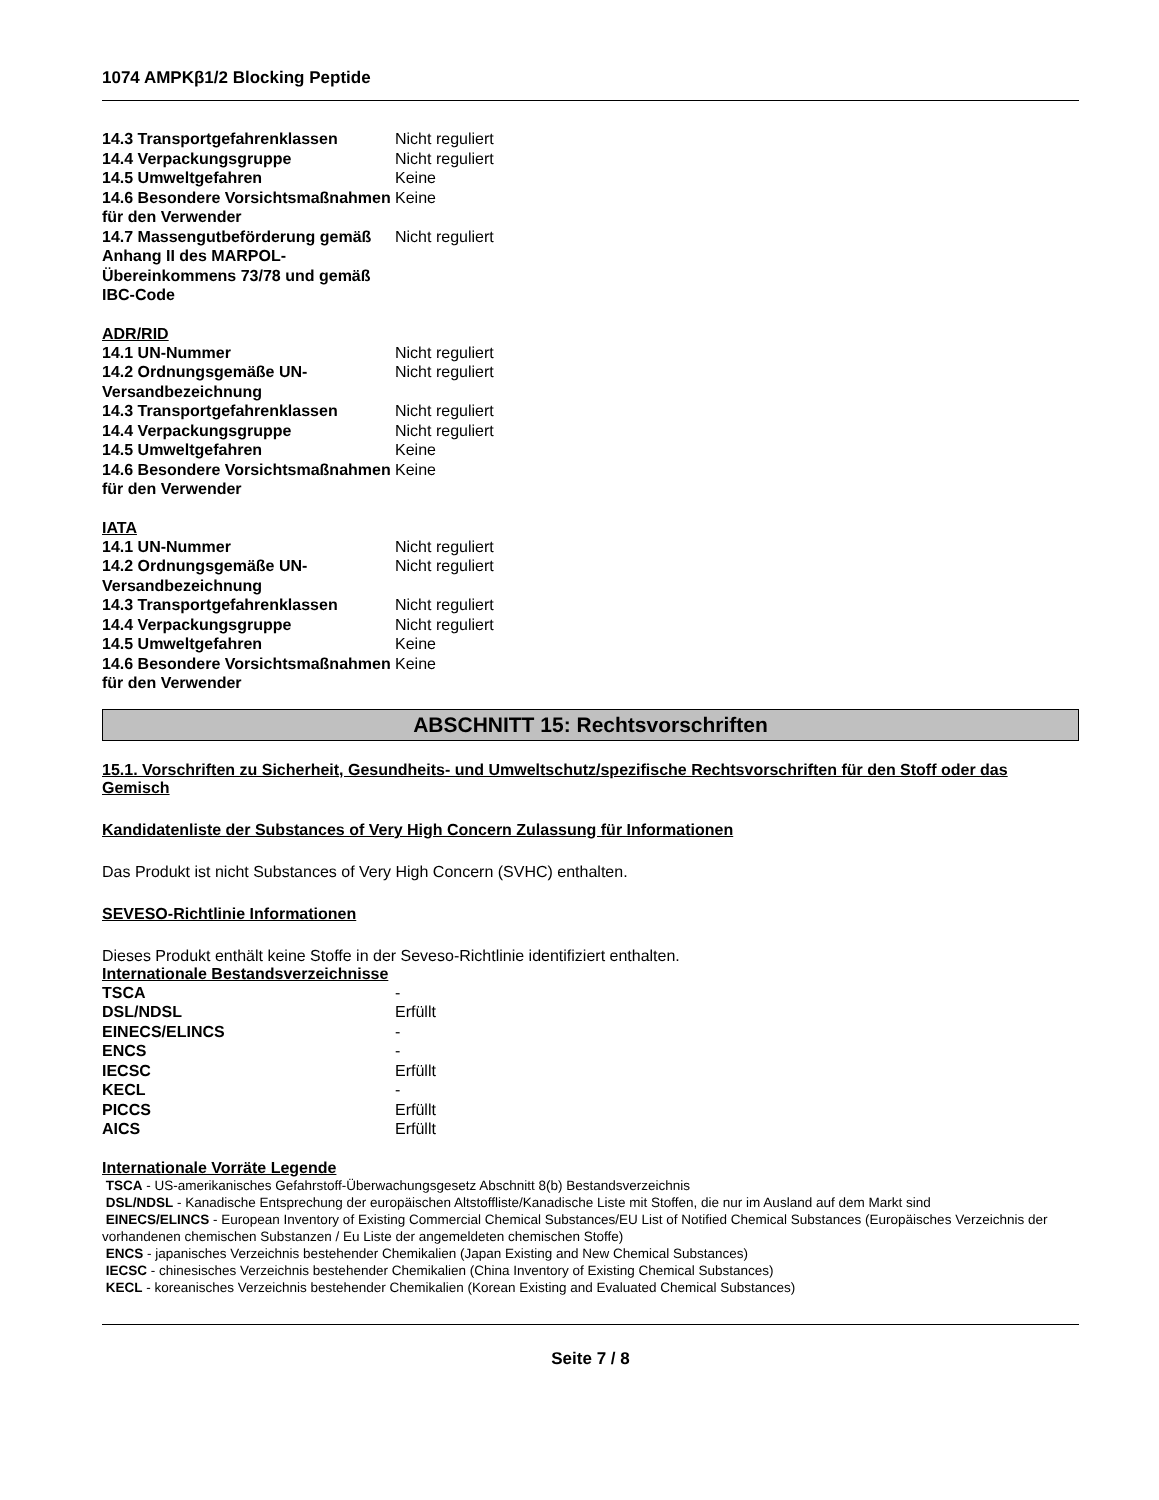1074 AMPKβ1/2 Blocking Peptide
| 14.3 Transportgefahrenklassen | Nicht reguliert |
| 14.4 Verpackungsgruppe | Nicht reguliert |
| 14.5 Umweltgefahren | Keine |
| 14.6 Besondere Vorsichtsmaßnahmen für den Verwender | Keine |
| 14.7 Massengutbeförderung gemäß Anhang II des MARPOL-Übereinkommens 73/78 und gemäß IBC-Code | Nicht reguliert |
ADR/RID
| 14.1 UN-Nummer | Nicht reguliert |
| 14.2 Ordnungsgemäße UN-Versandbezeichnung | Nicht reguliert |
| 14.3 Transportgefahrenklassen | Nicht reguliert |
| 14.4 Verpackungsgruppe | Nicht reguliert |
| 14.5 Umweltgefahren | Keine |
| 14.6 Besondere Vorsichtsmaßnahmen für den Verwender | Keine |
IATA
| 14.1 UN-Nummer | Nicht reguliert |
| 14.2 Ordnungsgemäße UN-Versandbezeichnung | Nicht reguliert |
| 14.3 Transportgefahrenklassen | Nicht reguliert |
| 14.4 Verpackungsgruppe | Nicht reguliert |
| 14.5 Umweltgefahren | Keine |
| 14.6 Besondere Vorsichtsmaßnahmen für den Verwender | Keine |
ABSCHNITT 15: Rechtsvorschriften
15.1. Vorschriften zu Sicherheit, Gesundheits- und Umweltschutz/spezifische Rechtsvorschriften für den Stoff oder das Gemisch
Kandidatenliste der Substances of Very High Concern Zulassung für Informationen
Das Produkt ist nicht Substances of Very High Concern (SVHC) enthalten.
SEVESO-Richtlinie Informationen
Dieses Produkt enthält keine Stoffe in der Seveso-Richtlinie identifiziert enthalten.
Internationale Bestandsverzeichnisse
| TSCA | - |
| DSL/NDSL | Erfüllt |
| EINECS/ELINCS | - |
| ENCS | - |
| IECSC | Erfüllt |
| KECL | - |
| PICCS | Erfüllt |
| AICS | Erfüllt |
Internationale Vorräte Legende
TSCA - US-amerikanisches Gefahrstoff-Überwachungsgesetz Abschnitt 8(b) Bestandsverzeichnis
DSL/NDSL - Kanadische Entsprechung der europäischen Altstoffliste/Kanadische Liste mit Stoffen, die nur im Ausland auf dem Markt sind
EINECS/ELINCS - European Inventory of Existing Commercial Chemical Substances/EU List of Notified Chemical Substances (Europäisches Verzeichnis der vorhandenen chemischen Substanzen / Eu Liste der angemeldeten chemischen Stoffe)
ENCS - japanisches Verzeichnis bestehender Chemikalien (Japan Existing and New Chemical Substances)
IECSC - chinesisches Verzeichnis bestehender Chemikalien (China Inventory of Existing Chemical Substances)
KECL - koreanisches Verzeichnis bestehender Chemikalien (Korean Existing and Evaluated Chemical Substances)
Seite 7 / 8